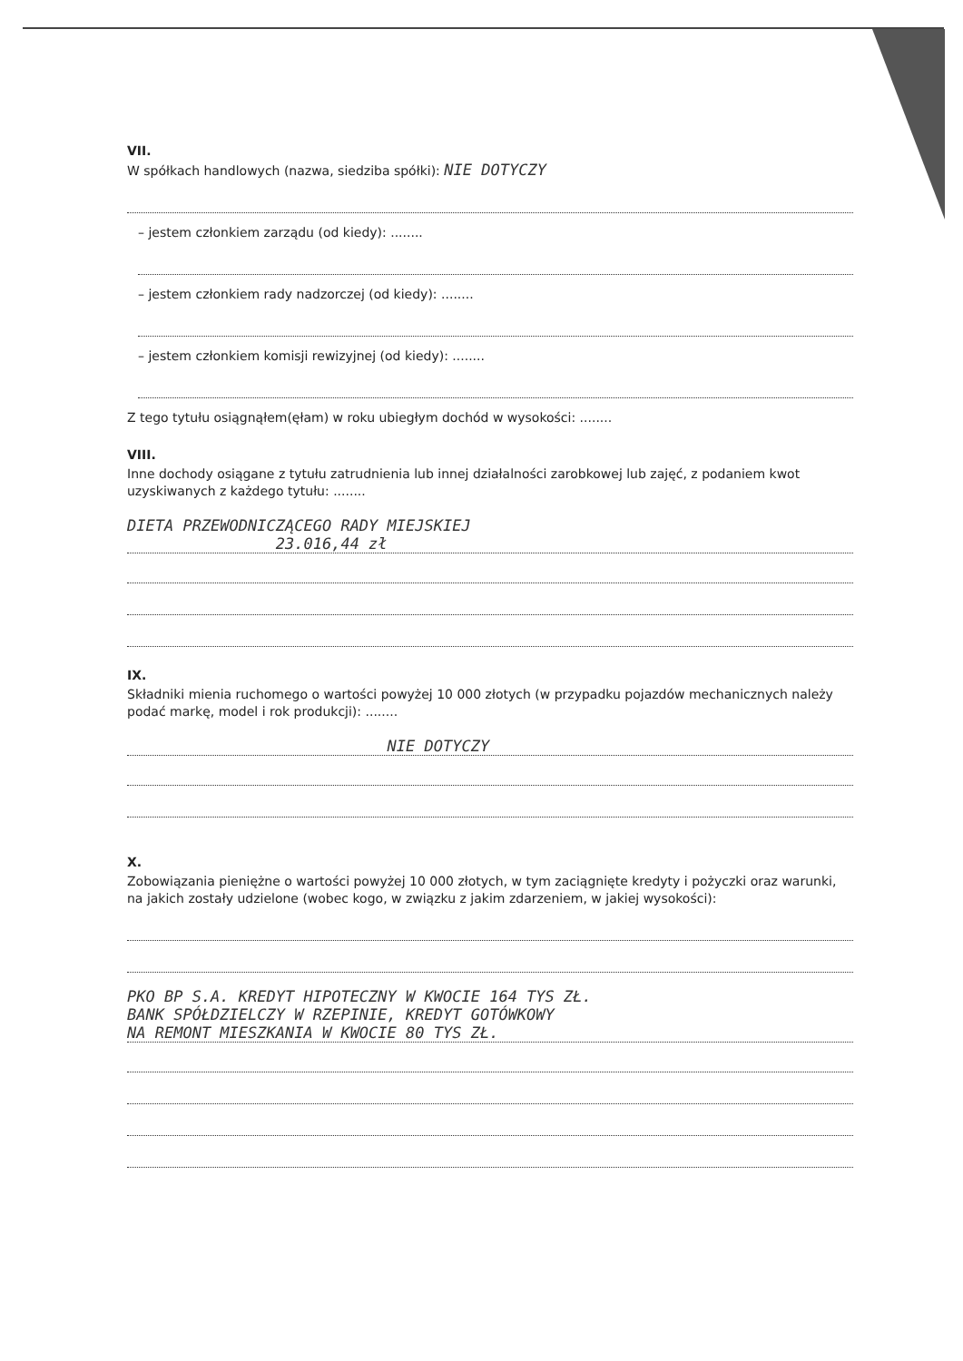VII.
W spółkach handlowych (nazwa, siedziba spółki): NIE DOTYCZY
– jestem członkiem zarządu (od kiedy): ........
– jestem członkiem rady nadzorczej (od kiedy): ........
– jestem członkiem komisji rewizyjnej (od kiedy): ........
Z tego tytułu osiągnąłem(ęłam) w roku ubiegłym dochód w wysokości: ........
VIII.
Inne dochody osiągane z tytułu zatrudnienia lub innej działalności zarobkowej lub zajęć, z podaniem kwot uzyskiwanych z każdego tytułu: ........
DIETA PRZEWODNICZĄCEGO RADY MIEJSKIEJ
23.016,44 zł
IX.
Składniki mienia ruchomego o wartości powyżej 10 000 złotych (w przypadku pojazdów mechanicznych należy podać markę, model i rok produkcji): ........
NIE DOTYCZY
X.
Zobowiązania pieniężne o wartości powyżej 10 000 złotych, w tym zaciągnięte kredyty i pożyczki oraz warunki, na jakich zostały udzielone (wobec kogo, w związku z jakim zdarzeniem, w jakiej wysokości):
PKO BP S.A. KREDYT HIPOTECZNY W KWOCIE 164 TYS ZŁ.
BANK SPÓŁDZIELCZY W RZEPINIE, KREDYT GOTÓWKOWY
NA REMONT MIESZKANIA W KWOCIE 80 TYS ZŁ.